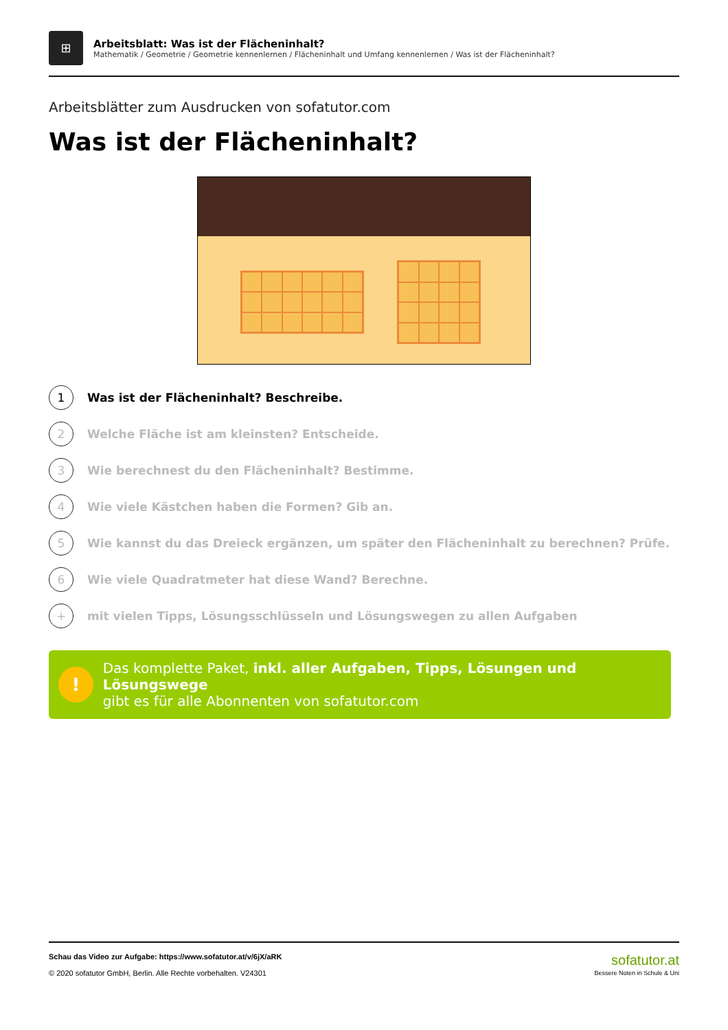⊞
Arbeitsblatt: Was ist der Flächeninhalt?
Mathematik / Geometrie / Geometrie kennenlernen / Flächeninhalt und Umfang kennenlernen / Was ist der Flächeninhalt?
Arbeitsblätter zum Ausdrucken von sofatutor.com
Was ist der Flächeninhalt?
1 Was ist der Flächeninhalt? Beschreibe.
2 Welche Fläche ist am kleinsten? Entscheide.
3 Wie berechnest du den Flächeninhalt? Bestimme.
4 Wie viele Kästchen haben die Formen? Gib an.
5 Wie kannst du das Dreieck ergänzen, um später den Flächeninhalt zu berechnen? Prüfe.
6 Wie viele Quadratmeter hat diese Wand? Berechne.
+ mit vielen Tipps, Lösungsschlüsseln und Lösungswegen zu allen Aufgaben
!
Das komplette Paket, inkl. aller Aufgaben, Tipps, Lösungen und Lösungswege
gibt es für alle Abonnenten von sofatutor.com
Schau das Video zur Aufgabe: https://www.sofatutor.at/v/6jX/aRK
© 2020 sofatutor GmbH, Berlin. Alle Rechte vorbehalten. V24301
sofatutor.at
Bessere Noten in Schule & Uni